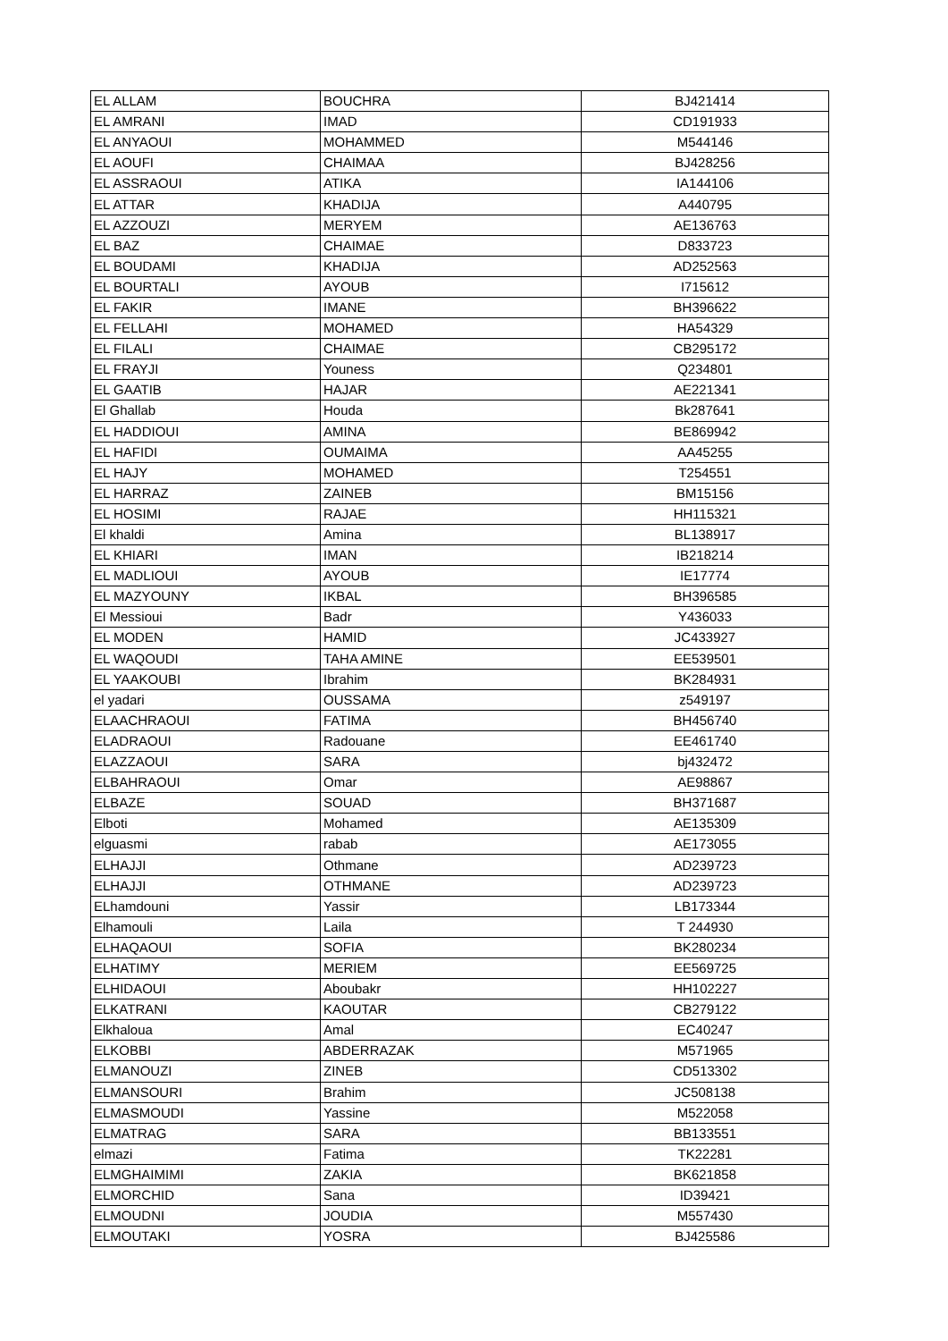| EL ALLAM | BOUCHRA | BJ421414 |
| EL AMRANI | IMAD | CD191933 |
| EL ANYAOUI | MOHAMMED | M544146 |
| EL AOUFI | CHAIMAA | BJ428256 |
| EL ASSRAOUI | ATIKA | IA144106 |
| EL ATTAR | KHADIJA | A440795 |
| EL AZZOUZI | MERYEM | AE136763 |
| EL BAZ | CHAIMAE | D833723 |
| EL BOUDAMI | KHADIJA | AD252563 |
| EL BOURTALI | AYOUB | I715612 |
| EL FAKIR | IMANE | BH396622 |
| EL FELLAHI | MOHAMED | HA54329 |
| EL FILALI | CHAIMAE | CB295172 |
| EL FRAYJI | Youness | Q234801 |
| EL GAATIB | HAJAR | AE221341 |
| El Ghallab | Houda | Bk287641 |
| EL HADDIOUI | AMINA | BE869942 |
| EL HAFIDI | OUMAIMA | AA45255 |
| EL HAJY | MOHAMED | T254551 |
| EL HARRAZ | ZAINEB | BM15156 |
| EL HOSIMI | RAJAE | HH115321 |
| El khaldi | Amina | BL138917 |
| EL KHIARI | IMAN | IB218214 |
| EL MADLIOUI | AYOUB | IE17774 |
| EL MAZYOUNY | IKBAL | BH396585 |
| El Messioui | Badr | Y436033 |
| EL MODEN | HAMID | JC433927 |
| EL WAQOUDI | TAHA AMINE | EE539501 |
| EL YAAKOUBI | Ibrahim | BK284931 |
| el yadari | OUSSAMA | z549197 |
| ELAACHRAOUI | FATIMA | BH456740 |
| ELADRAOUI | Radouane | EE461740 |
| ELAZZAOUI | SARA | bj432472 |
| ELBAHRAOUI | Omar | AE98867 |
| ELBAZE | SOUAD | BH371687 |
| Elboti | Mohamed | AE135309 |
| elguasmi | rabab | AE173055 |
| ELHAJJI | Othmane | AD239723 |
| ELHAJJI | OTHMANE | AD239723 |
| ELhamdouni | Yassir | LB173344 |
| Elhamouli | Laila | T 244930 |
| ELHAQAOUI | SOFIA | BK280234 |
| ELHATIMY | MERIEM | EE569725 |
| ELHIDAOUI | Aboubakr | HH102227 |
| ELKATRANI | KAOUTAR | CB279122 |
| Elkhaloua | Amal | EC40247 |
| ELKOBBI | ABDERRAZAK | M571965 |
| ELMANOUZI | ZINEB | CD513302 |
| ELMANSOURI | Brahim | JC508138 |
| ELMASMOUDI | Yassine | M522058 |
| ELMATRAG | SARA | BB133551 |
| elmazi | Fatima | TK22281 |
| ELMGHAIMIMI | ZAKIA | BK621858 |
| ELMORCHID | Sana | ID39421 |
| ELMOUDNI | JOUDIA | M557430 |
| ELMOUTAKI | YOSRA | BJ425586 |